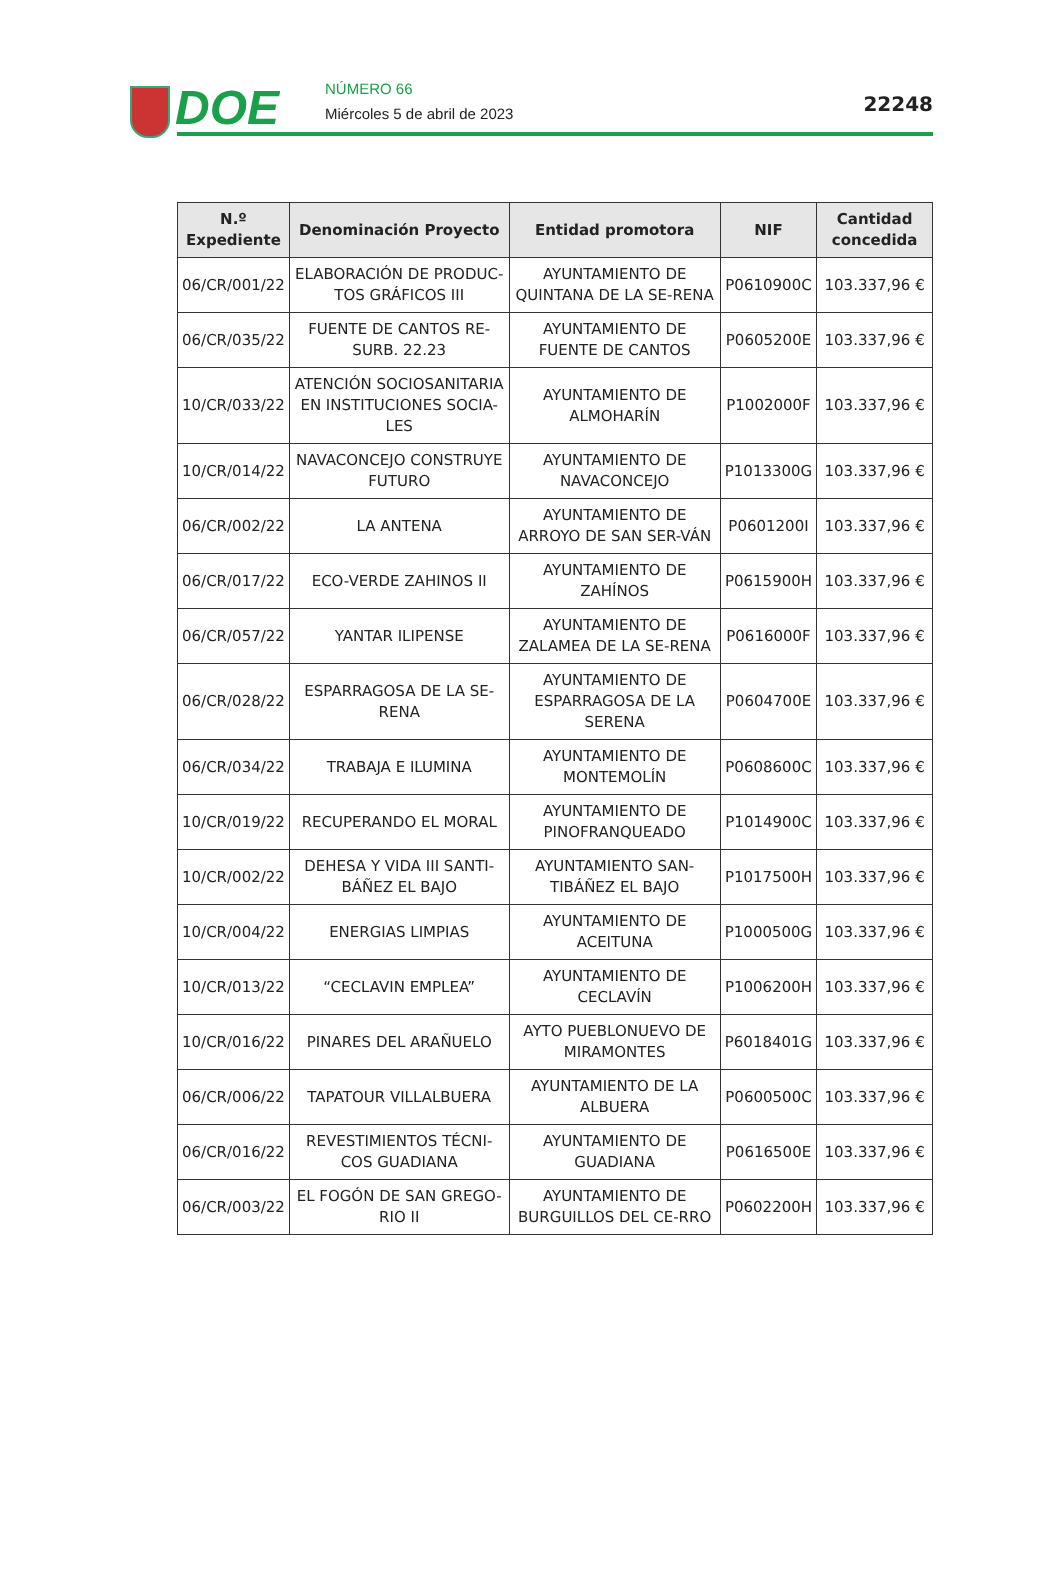DOE NÚMERO 66
Miércoles 5 de abril de 2023 22248
| N.º Expediente | Denominación Proyecto | Entidad promotora | NIF | Cantidad concedida |
| --- | --- | --- | --- | --- |
| 06/CR/001/22 | ELABORACIÓN DE PRODUC-TOS GRÁFICOS III | AYUNTAMIENTO DE QUINTANA DE LA SE-RENA | P0610900C | 103.337,96 € |
| 06/CR/035/22 | FUENTE DE CANTOS RE-SURB. 22.23 | AYUNTAMIENTO DE FUENTE DE CANTOS | P0605200E | 103.337,96 € |
| 10/CR/033/22 | ATENCIÓN SOCIOSANITARIA EN INSTITUCIONES SOCIA-LES | AYUNTAMIENTO DE ALMOHARÍN | P1002000F | 103.337,96 € |
| 10/CR/014/22 | NAVACONCEJO CONSTRUYE FUTURO | AYUNTAMIENTO DE NAVACONCEJO | P1013300G | 103.337,96 € |
| 06/CR/002/22 | LA ANTENA | AYUNTAMIENTO DE ARROYO DE SAN SER-VÁN | P0601200I | 103.337,96 € |
| 06/CR/017/22 | ECO-VERDE ZAHINOS II | AYUNTAMIENTO DE ZAHÍNOS | P0615900H | 103.337,96 € |
| 06/CR/057/22 | YANTAR ILIPENSE | AYUNTAMIENTO DE ZALAMEA DE LA SE-RENA | P0616000F | 103.337,96 € |
| 06/CR/028/22 | ESPARRAGOSA DE LA SE-RENA | AYUNTAMIENTO DE ESPARRAGOSA DE LA SERENA | P0604700E | 103.337,96 € |
| 06/CR/034/22 | TRABAJA E ILUMINA | AYUNTAMIENTO DE MONTEMOLÍN | P0608600C | 103.337,96 € |
| 10/CR/019/22 | RECUPERANDO EL MORAL | AYUNTAMIENTO DE PINOFRANQUEADO | P1014900C | 103.337,96 € |
| 10/CR/002/22 | DEHESA Y VIDA III SANTI-BÁÑEZ EL BAJO | AYUNTAMIENTO SAN-TIBÁÑEZ EL BAJO | P1017500H | 103.337,96 € |
| 10/CR/004/22 | ENERGIAS LIMPIAS | AYUNTAMIENTO DE ACEITUNA | P1000500G | 103.337,96 € |
| 10/CR/013/22 | “CECLAVIN EMPLEA” | AYUNTAMIENTO DE CECLAVÍN | P1006200H | 103.337,96 € |
| 10/CR/016/22 | PINARES DEL ARAÑUELO | AYTO PUEBLONUEVO DE MIRAMONTES | P6018401G | 103.337,96 € |
| 06/CR/006/22 | TAPATOUR VILLALBUERA | AYUNTAMIENTO DE LA ALBUERA | P0600500C | 103.337,96 € |
| 06/CR/016/22 | REVESTIMIENTOS TÉCNI-COS GUADIANA | AYUNTAMIENTO DE GUADIANA | P0616500E | 103.337,96 € |
| 06/CR/003/22 | EL FOGÓN DE SAN GREGO-RIO II | AYUNTAMIENTO DE BURGUILLOS DEL CE-RRO | P0602200H | 103.337,96 € |